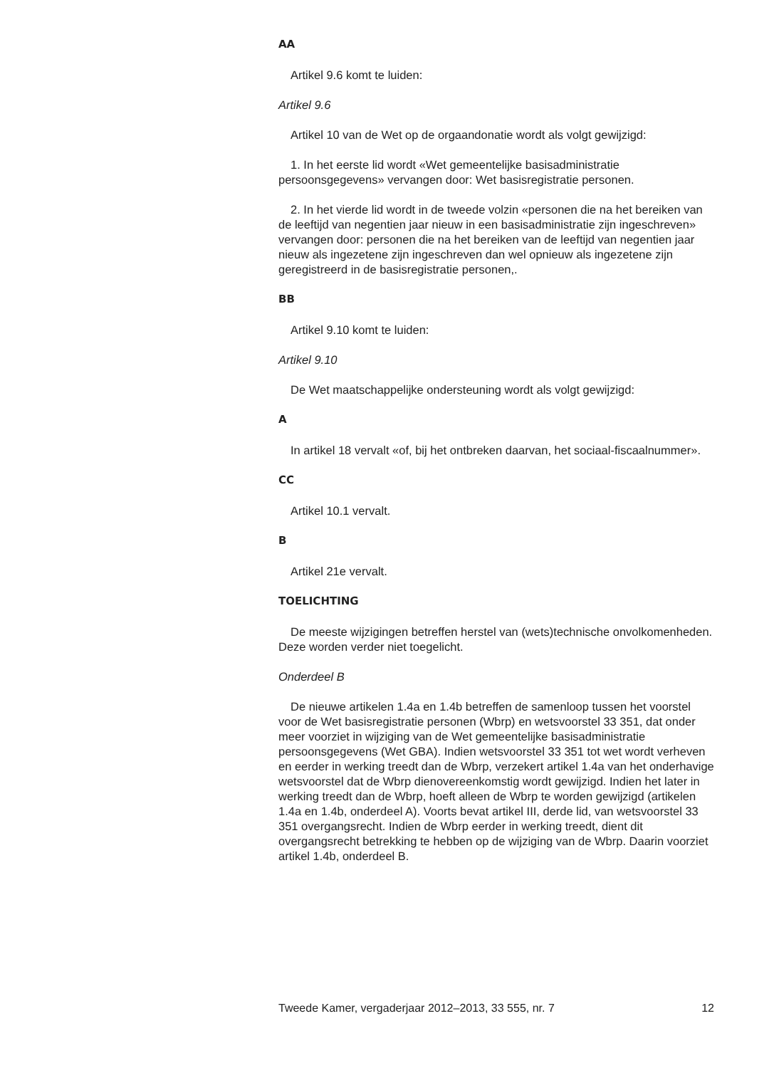AA
Artikel 9.6 komt te luiden:
Artikel 9.6
Artikel 10 van de Wet op de orgaandonatie wordt als volgt gewijzigd:
1. In het eerste lid wordt «Wet gemeentelijke basisadministratie persoonsgegevens» vervangen door: Wet basisregistratie personen.
2. In het vierde lid wordt in de tweede volzin «personen die na het bereiken van de leeftijd van negentien jaar nieuw in een basisadministratie zijn ingeschreven» vervangen door: personen die na het bereiken van de leeftijd van negentien jaar nieuw als ingezetene zijn ingeschreven dan wel opnieuw als ingezetene zijn geregistreerd in de basisregistratie personen,.
BB
Artikel 9.10 komt te luiden:
Artikel 9.10
De Wet maatschappelijke ondersteuning wordt als volgt gewijzigd:
A
In artikel 18 vervalt «of, bij het ontbreken daarvan, het sociaal-fiscaalnummer».
CC
Artikel 10.1 vervalt.
B
Artikel 21e vervalt.
TOELICHTING
De meeste wijzigingen betreffen herstel van (wets)technische onvolkomenheden. Deze worden verder niet toegelicht.
Onderdeel B
De nieuwe artikelen 1.4a en 1.4b betreffen de samenloop tussen het voorstel voor de Wet basisregistratie personen (Wbrp) en wetsvoorstel 33 351, dat onder meer voorziet in wijziging van de Wet gemeentelijke basisadministratie persoonsgegevens (Wet GBA). Indien wetsvoorstel 33 351 tot wet wordt verheven en eerder in werking treedt dan de Wbrp, verzekert artikel 1.4a van het onderhavige wetsvoorstel dat de Wbrp dienovereenkomstig wordt gewijzigd. Indien het later in werking treedt dan de Wbrp, hoeft alleen de Wbrp te worden gewijzigd (artikelen 1.4a en 1.4b, onderdeel A). Voorts bevat artikel III, derde lid, van wetsvoorstel 33 351 overgangsrecht. Indien de Wbrp eerder in werking treedt, dient dit overgangsrecht betrekking te hebben op de wijziging van de Wbrp. Daarin voorziet artikel 1.4b, onderdeel B.
Tweede Kamer, vergaderjaar 2012–2013, 33 555, nr. 7 12